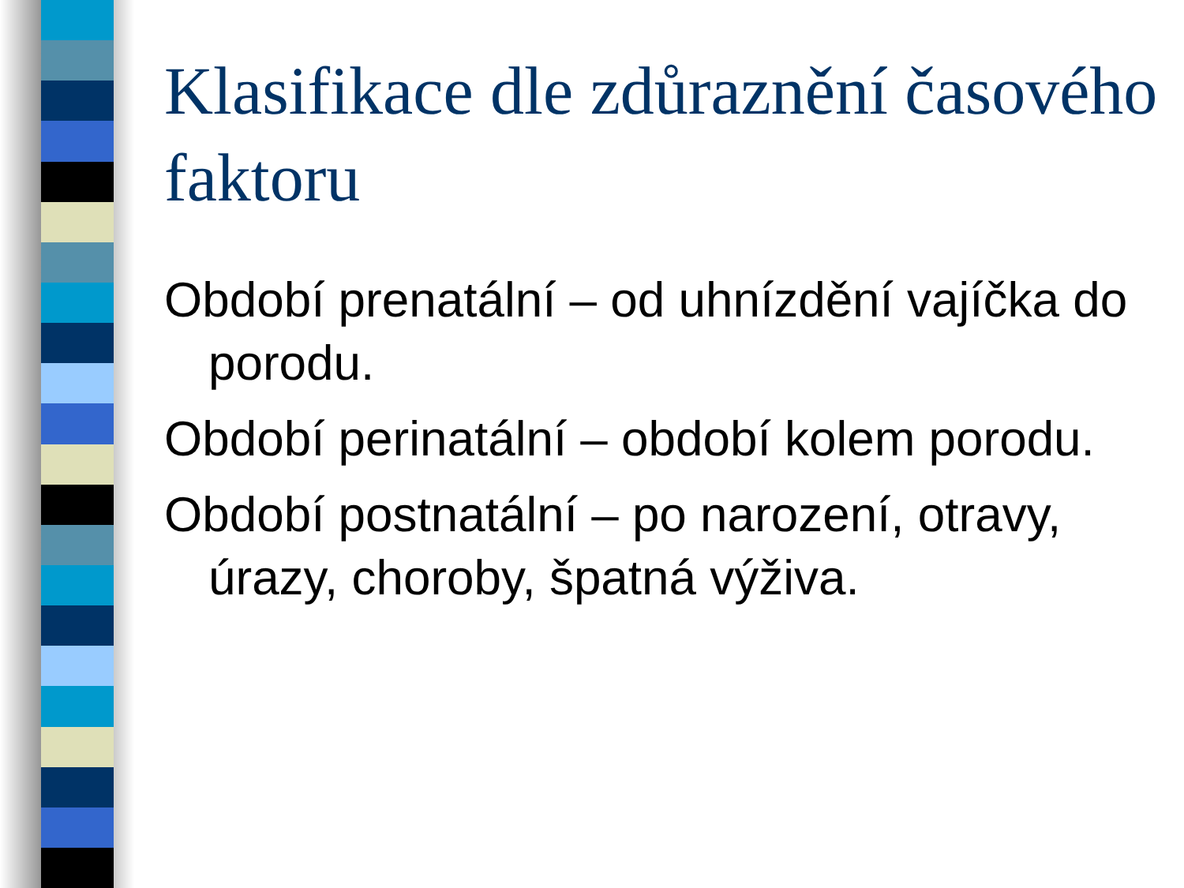Klasifikace dle zdůraznění časového faktoru
Období prenatální – od uhnízdění vajíčka do porodu.
Období perinatální – období kolem porodu.
Období postnatální – po narození, otravy, úrazy, choroby, špatná výživa.